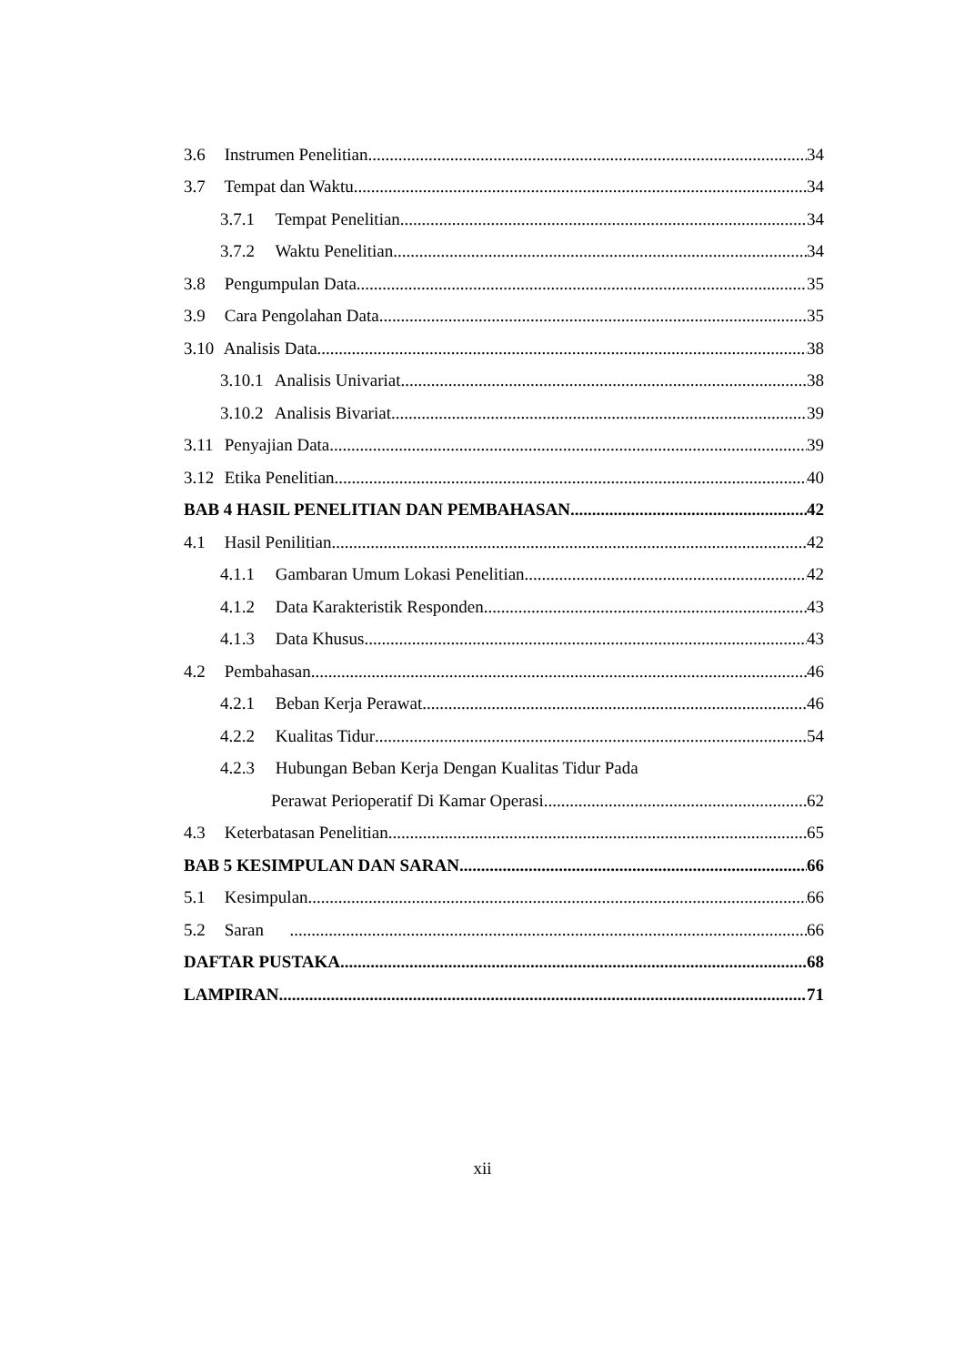3.6 Instrumen Penelitian 34
3.7 Tempat dan Waktu 34
3.7.1 Tempat Penelitian 34
3.7.2 Waktu Penelitian 34
3.8 Pengumpulan Data 35
3.9 Cara Pengolahan Data 35
3.10 Analisis Data 38
3.10.1 Analisis Univariat 38
3.10.2 Analisis Bivariat 39
3.11 Penyajian Data 39
3.12 Etika Penelitian 40
BAB 4 HASIL PENELITIAN DAN PEMBAHASAN 42
4.1 Hasil Penilitian 42
4.1.1 Gambaran Umum Lokasi Penelitian 42
4.1.2 Data Karakteristik Responden 43
4.1.3 Data Khusus 43
4.2 Pembahasan 46
4.2.1 Beban Kerja Perawat 46
4.2.2 Kualitas Tidur 54
4.2.3 Hubungan Beban Kerja Dengan Kualitas Tidur Pada
Perawat Perioperatif Di Kamar Operasi 62
4.3 Keterbatasan Penelitian 65
BAB 5 KESIMPULAN DAN SARAN 66
5.1 Kesimpulan 66
5.2 Saran 66
DAFTAR PUSTAKA 68
LAMPIRAN 71
xii